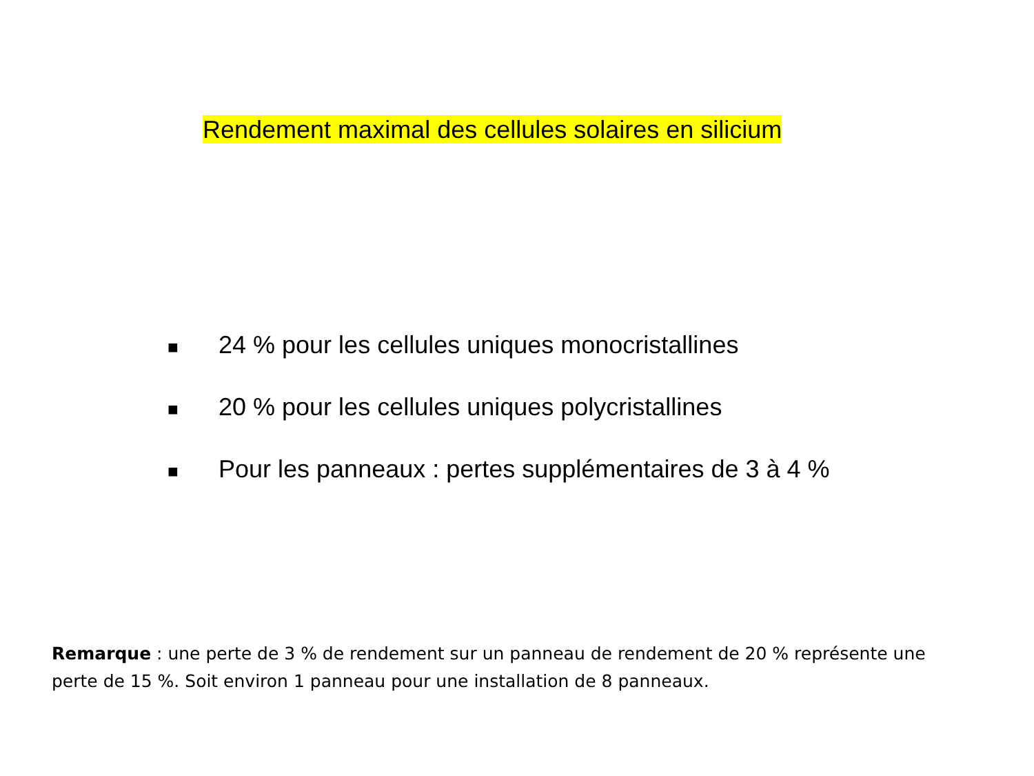Rendement maximal des cellules solaires en silicium
■ 24 % pour les cellules uniques monocristallines
■ 20 % pour les cellules uniques polycristallines
■ Pour les panneaux : pertes supplémentaires de 3 à 4 %
Remarque : une perte de 3 % de rendement sur un panneau de rendement de 20 % représente une perte de 15 %. Soit environ 1 panneau pour une installation de 8 panneaux.